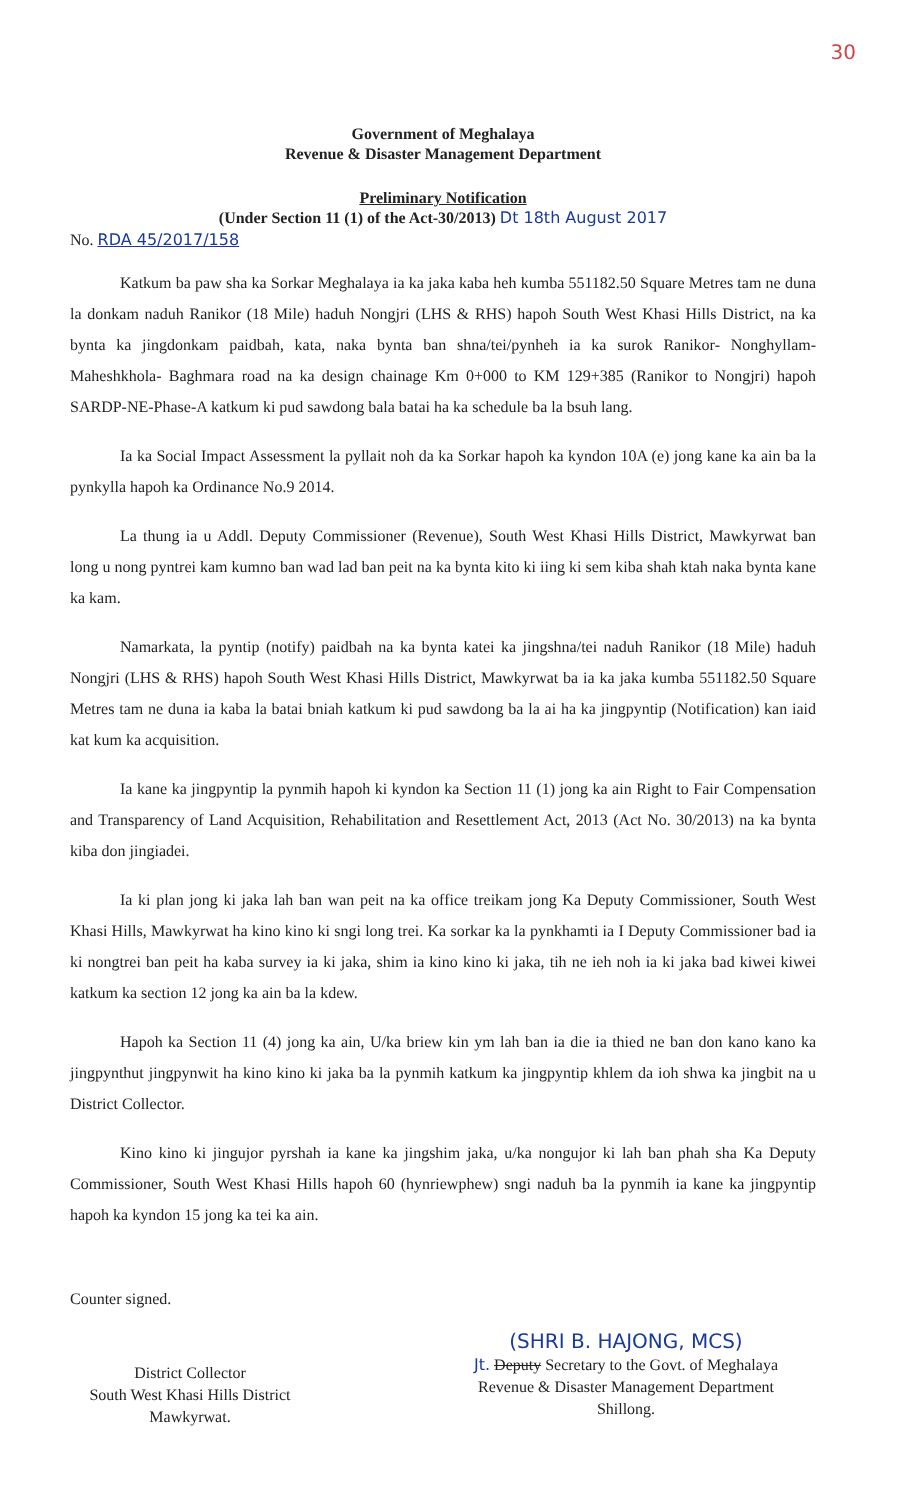30
Government of Meghalaya
Revenue & Disaster Management Department
Preliminary Notification
(Under Section 11 (1) of the Act-30/2013) Dt 18th August 2017
No. RDA 45/2017/158
Katkum ba paw sha ka Sorkar Meghalaya ia ka jaka kaba heh kumba 551182.50 Square Metres tam ne duna la donkam naduh Ranikor (18 Mile) haduh Nongjri (LHS & RHS) hapoh South West Khasi Hills District, na ka bynta ka jingdonkam paidbah, kata, naka bynta ban shna/tei/pynheh ia ka surok Ranikor- Nonghyllam- Maheshkhola- Baghmara road na ka design chainage Km 0+000 to KM 129+385 (Ranikor to Nongjri) hapoh SARDP-NE-Phase-A katkum ki pud sawdong bala batai ha ka schedule ba la bsuh lang.
Ia ka Social Impact Assessment la pyllait noh da ka Sorkar hapoh ka kyndon 10A (e) jong kane ka ain ba la pynkylla hapoh ka Ordinance No.9 2014.
La thung ia u Addl. Deputy Commissioner (Revenue), South West Khasi Hills District, Mawkyrwat ban long u nong pyntrei kam kumno ban wad lad ban peit na ka bynta kito ki iing ki sem kiba shah ktah naka bynta kane ka kam.
Namarkata, la pyntip (notify) paidbah na ka bynta katei ka jingshna/tei naduh Ranikor (18 Mile) haduh Nongjri (LHS & RHS) hapoh South West Khasi Hills District, Mawkyrwat ba ia ka jaka kumba 551182.50 Square Metres tam ne duna ia kaba la batai bniah katkum ki pud sawdong ba la ai ha ka jingpyntip (Notification) kan iaid kat kum ka acquisition.
Ia kane ka jingpyntip la pynmih hapoh ki kyndon ka Section 11 (1) jong ka ain Right to Fair Compensation and Transparency of Land Acquisition, Rehabilitation and Resettlement Act, 2013 (Act No. 30/2013) na ka bynta kiba don jingiadei.
Ia ki plan jong ki jaka lah ban wan peit na ka office treikam jong Ka Deputy Commissioner, South West Khasi Hills, Mawkyrwat ha kino kino ki sngi long trei. Ka sorkar ka la pynkhamti ia I Deputy Commissioner bad ia ki nongtrei ban peit ha kaba survey ia ki jaka, shim ia kino kino ki jaka, tih ne ieh noh ia ki jaka bad kiwei kiwei katkum ka section 12 jong ka ain ba la kdew.
Hapoh ka Section 11 (4) jong ka ain, U/ka briew kin ym lah ban ia die ia thied ne ban don kano kano ka jingpynthut jingpynwit ha kino kino ki jaka ba la pynmih katkum ka jingpyntip khlem da ioh shwa ka jingbit na u District Collector.
Kino kino ki jingujor pyrshah ia kane ka jingshim jaka, u/ka nongujor ki lah ban phah sha Ka Deputy Commissioner, South West Khasi Hills hapoh 60 (hynriewphew) sngi naduh ba la pynmih ia kane ka jingpyntip hapoh ka kyndon 15 jong ka tei ka ain.
Counter signed.
District Collector
South West Khasi Hills District
Mawkyrwat.
(SHRI B. HAJONG, MCS)
Jt. Deputy Secretary to the Govt. of Meghalaya
Revenue & Disaster Management Department
Shillong.